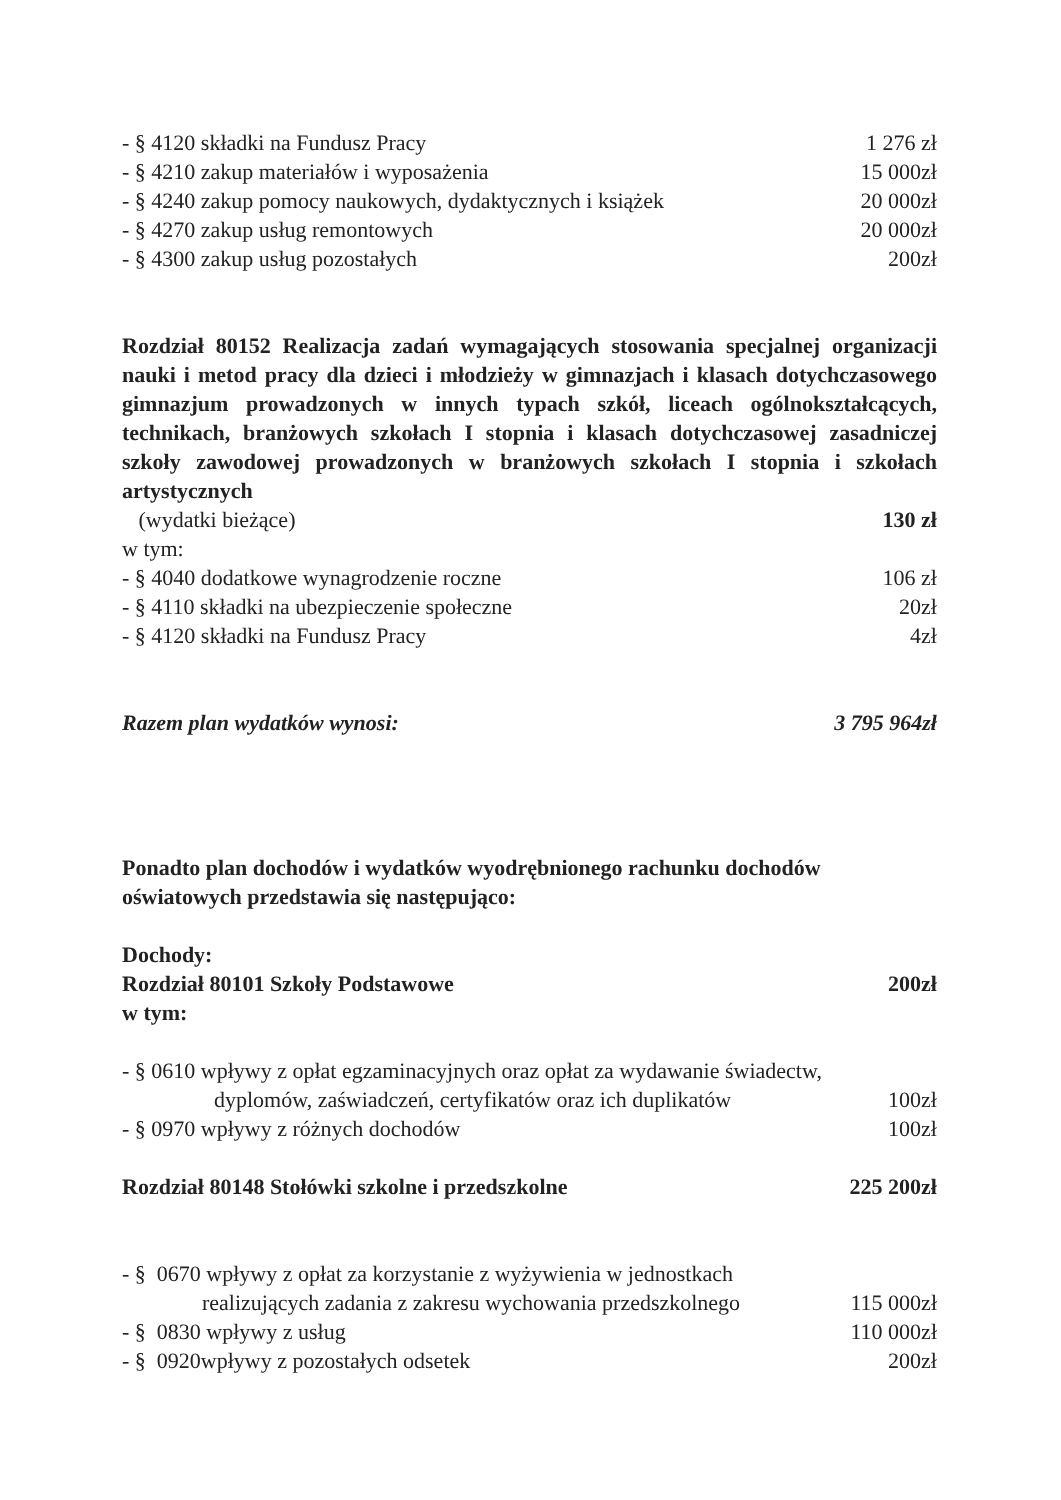- § 4120 składki na Fundusz Pracy 1 276 zł
- § 4210 zakup materiałów i wyposażenia 15 000zł
- § 4240 zakup pomocy naukowych, dydaktycznych i książek 20 000zł
- § 4270 zakup usług remontowych 20 000zł
- § 4300 zakup usług pozostałych 200zł
Rozdział 80152 Realizacja zadań wymagających stosowania specjalnej organizacji nauki i metod pracy dla dzieci i młodzieży w gimnazjach i klasach dotychczasowego gimnazjum prowadzonych w innych typach szkół, liceach ogólnokształcących, technikach, branżowych szkołach I stopnia i klasach dotychczasowej zasadniczej szkoły zawodowej prowadzonych w branżowych szkołach I stopnia i szkołach artystycznych
(wydatki bieżące) 130 zł
w tym:
- § 4040 dodatkowe wynagrodzenie roczne 106 zł
- § 4110 składki na ubezpieczenie społeczne 20zł
- § 4120 składki na Fundusz Pracy 4zł
Razem plan wydatków wynosi: 3 795 964zł
Ponadto plan dochodów i wydatków wyodrębnionego rachunku dochodów oświatowych przedstawia się następująco:
Dochody:
Rozdział 80101 Szkoły Podstawowe 200zł
w tym:
- § 0610 wpływy z opłat egzaminacyjnych oraz opłat za wydawanie świadectw,
dyplomów, zaświadczeń, certyfikatów oraz ich duplikatów 100zł
- § 0970 wpływy z różnych dochodów 100zł
Rozdział 80148 Stołówki szkolne i przedszkolne 225 200zł
- § 0670 wpływy z opłat za korzystanie z wyżywienia w jednostkach
realizujących zadania z zakresu wychowania przedszkolnego 115 000zł
- § 0830 wpływy z usług 110 000zł
- § 0920wpływy z pozostałych odsetek 200zł